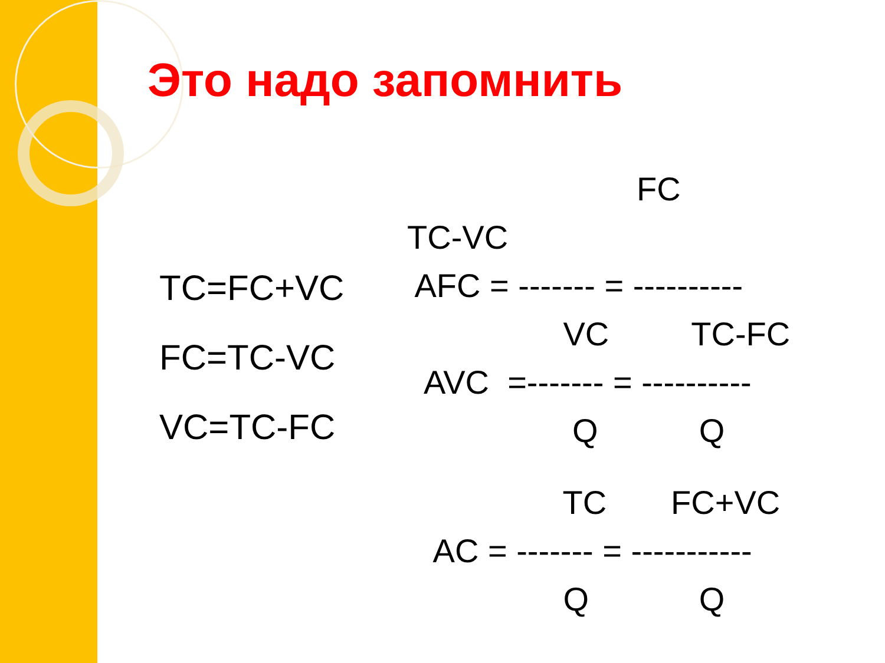Это надо запомнить
TC=FC+VC
FC=TC-VC
VC=TC-FC
FC
TC-VC
AFC = ------- = ----------
VC TC-FC
AVC =------- = ----------
Q Q
TC FC+VC
AC = ------- = -----------
Q Q